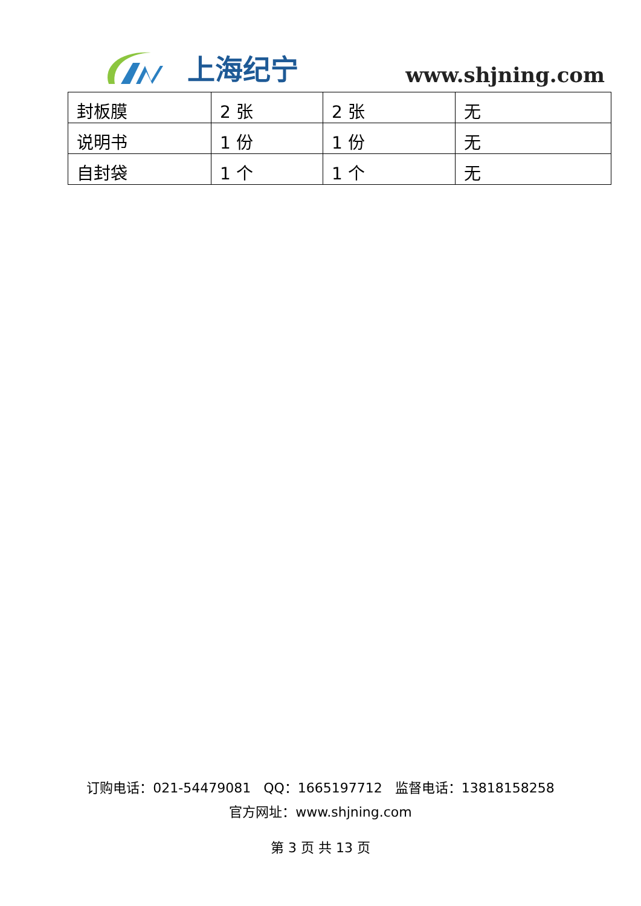上海纪宁
www.shjning.com
| 封板膜 | 2 张 | 2 张 | 无 |
| 说明书 | 1 份 | 1 份 | 无 |
| 自封袋 | 1 个 | 1 个 | 无 |
订购电话：021-54479081 QQ：1665197712 监督电话：13818158258
官方网址：www.shjning.com
第 3 页 共 13 页